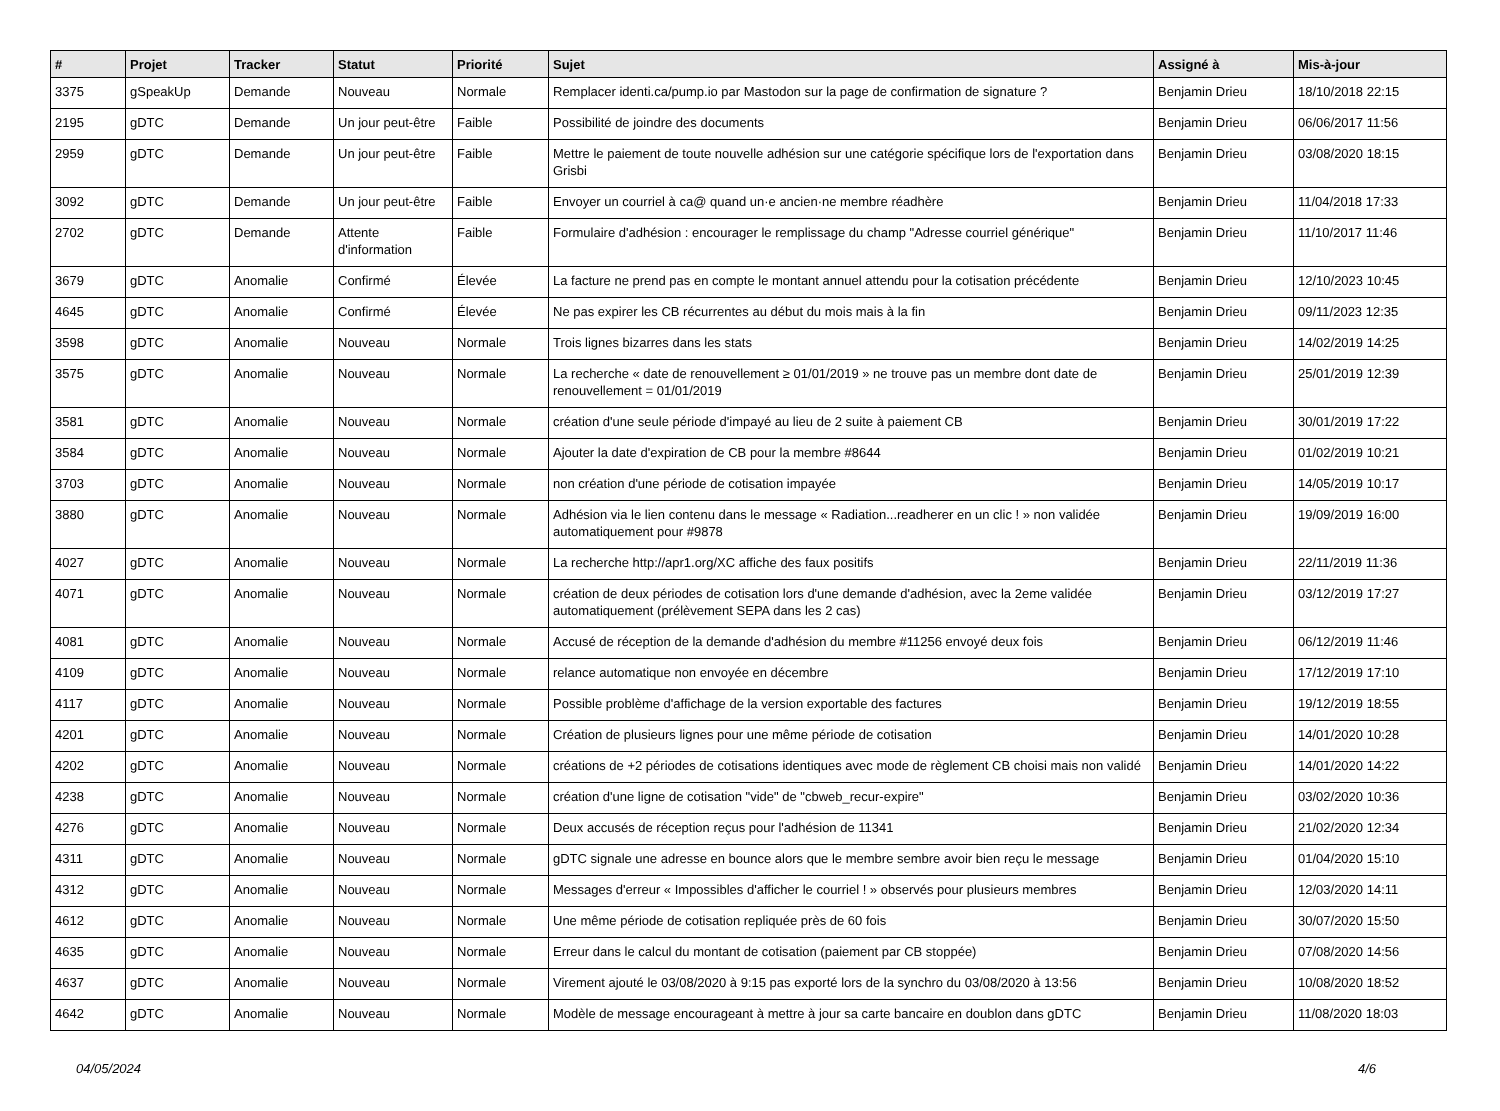| # | Projet | Tracker | Statut | Priorité | Sujet | Assigné à | Mis-à-jour |
| --- | --- | --- | --- | --- | --- | --- | --- |
| 3375 | gSpeakUp | Demande | Nouveau | Normale | Remplacer identi.ca/pump.io par Mastodon sur la page de confirmation de signature ? | Benjamin Drieu | 18/10/2018 22:15 |
| 2195 | gDTC | Demande | Un jour peut-être | Faible | Possibilité de joindre des documents | Benjamin Drieu | 06/06/2017 11:56 |
| 2959 | gDTC | Demande | Un jour peut-être | Faible | Mettre le paiement de toute nouvelle adhésion sur une catégorie spécifique lors de l'exportation dans Grisbi | Benjamin Drieu | 03/08/2020 18:15 |
| 3092 | gDTC | Demande | Un jour peut-être | Faible | Envoyer un courriel à ca@ quand un·e ancien·ne membre réadhère | Benjamin Drieu | 11/04/2018 17:33 |
| 2702 | gDTC | Demande | Attente d'information | Faible | Formulaire d'adhésion : encourager le remplissage du champ "Adresse courriel générique" | Benjamin Drieu | 11/10/2017 11:46 |
| 3679 | gDTC | Anomalie | Confirmé | Élevée | La facture ne prend pas en compte le montant annuel attendu pour la cotisation précédente | Benjamin Drieu | 12/10/2023 10:45 |
| 4645 | gDTC | Anomalie | Confirmé | Élevée | Ne pas expirer les CB récurrentes au début du mois mais à la fin | Benjamin Drieu | 09/11/2023 12:35 |
| 3598 | gDTC | Anomalie | Nouveau | Normale | Trois lignes bizarres dans les stats | Benjamin Drieu | 14/02/2019 14:25 |
| 3575 | gDTC | Anomalie | Nouveau | Normale | La recherche « date de renouvellement ≥ 01/01/2019 » ne trouve pas un membre dont date de renouvellement = 01/01/2019 | Benjamin Drieu | 25/01/2019 12:39 |
| 3581 | gDTC | Anomalie | Nouveau | Normale | création d'une seule période d'impayé au lieu de 2 suite à paiement CB | Benjamin Drieu | 30/01/2019 17:22 |
| 3584 | gDTC | Anomalie | Nouveau | Normale | Ajouter la date d'expiration de CB pour la membre #8644 | Benjamin Drieu | 01/02/2019 10:21 |
| 3703 | gDTC | Anomalie | Nouveau | Normale | non création d'une période de cotisation impayée | Benjamin Drieu | 14/05/2019 10:17 |
| 3880 | gDTC | Anomalie | Nouveau | Normale | Adhésion via le lien contenu dans le message « Radiation...readherer en un clic ! » non validée automatiquement pour #9878 | Benjamin Drieu | 19/09/2019 16:00 |
| 4027 | gDTC | Anomalie | Nouveau | Normale | La recherche http://apr1.org/XC affiche des faux positifs | Benjamin Drieu | 22/11/2019 11:36 |
| 4071 | gDTC | Anomalie | Nouveau | Normale | création de deux périodes de cotisation lors d'une demande d'adhésion, avec la 2eme validée automatiquement (prélèvement SEPA dans les 2 cas) | Benjamin Drieu | 03/12/2019 17:27 |
| 4081 | gDTC | Anomalie | Nouveau | Normale | Accusé de réception de la demande d'adhésion du membre #11256 envoyé deux fois | Benjamin Drieu | 06/12/2019 11:46 |
| 4109 | gDTC | Anomalie | Nouveau | Normale | relance automatique non envoyée en décembre | Benjamin Drieu | 17/12/2019 17:10 |
| 4117 | gDTC | Anomalie | Nouveau | Normale | Possible problème d'affichage de la version exportable des factures | Benjamin Drieu | 19/12/2019 18:55 |
| 4201 | gDTC | Anomalie | Nouveau | Normale | Création de plusieurs lignes pour une même période de cotisation | Benjamin Drieu | 14/01/2020 10:28 |
| 4202 | gDTC | Anomalie | Nouveau | Normale | créations de +2 périodes de cotisations identiques avec mode de règlement CB choisi mais non validé | Benjamin Drieu | 14/01/2020 14:22 |
| 4238 | gDTC | Anomalie | Nouveau | Normale | création d'une ligne de cotisation "vide" de "cbweb_recur-expire" | Benjamin Drieu | 03/02/2020 10:36 |
| 4276 | gDTC | Anomalie | Nouveau | Normale | Deux accusés de réception reçus pour l'adhésion de 11341 | Benjamin Drieu | 21/02/2020 12:34 |
| 4311 | gDTC | Anomalie | Nouveau | Normale | gDTC signale une adresse en bounce alors que le membre sembre avoir bien reçu le message | Benjamin Drieu | 01/04/2020 15:10 |
| 4312 | gDTC | Anomalie | Nouveau | Normale | Messages d'erreur « Impossibles d'afficher le courriel ! » observés pour plusieurs membres | Benjamin Drieu | 12/03/2020 14:11 |
| 4612 | gDTC | Anomalie | Nouveau | Normale | Une même période de cotisation repliquée près de 60 fois | Benjamin Drieu | 30/07/2020 15:50 |
| 4635 | gDTC | Anomalie | Nouveau | Normale | Erreur dans le calcul du montant de cotisation (paiement par CB stoppée) | Benjamin Drieu | 07/08/2020 14:56 |
| 4637 | gDTC | Anomalie | Nouveau | Normale | Virement ajouté le 03/08/2020 à 9:15 pas exporté lors de la synchro du 03/08/2020 à 13:56 | Benjamin Drieu | 10/08/2020 18:52 |
| 4642 | gDTC | Anomalie | Nouveau | Normale | Modèle de message encourageant à mettre à jour sa carte bancaire en doublon dans gDTC | Benjamin Drieu | 11/08/2020 18:03 |
04/05/2024 4/6